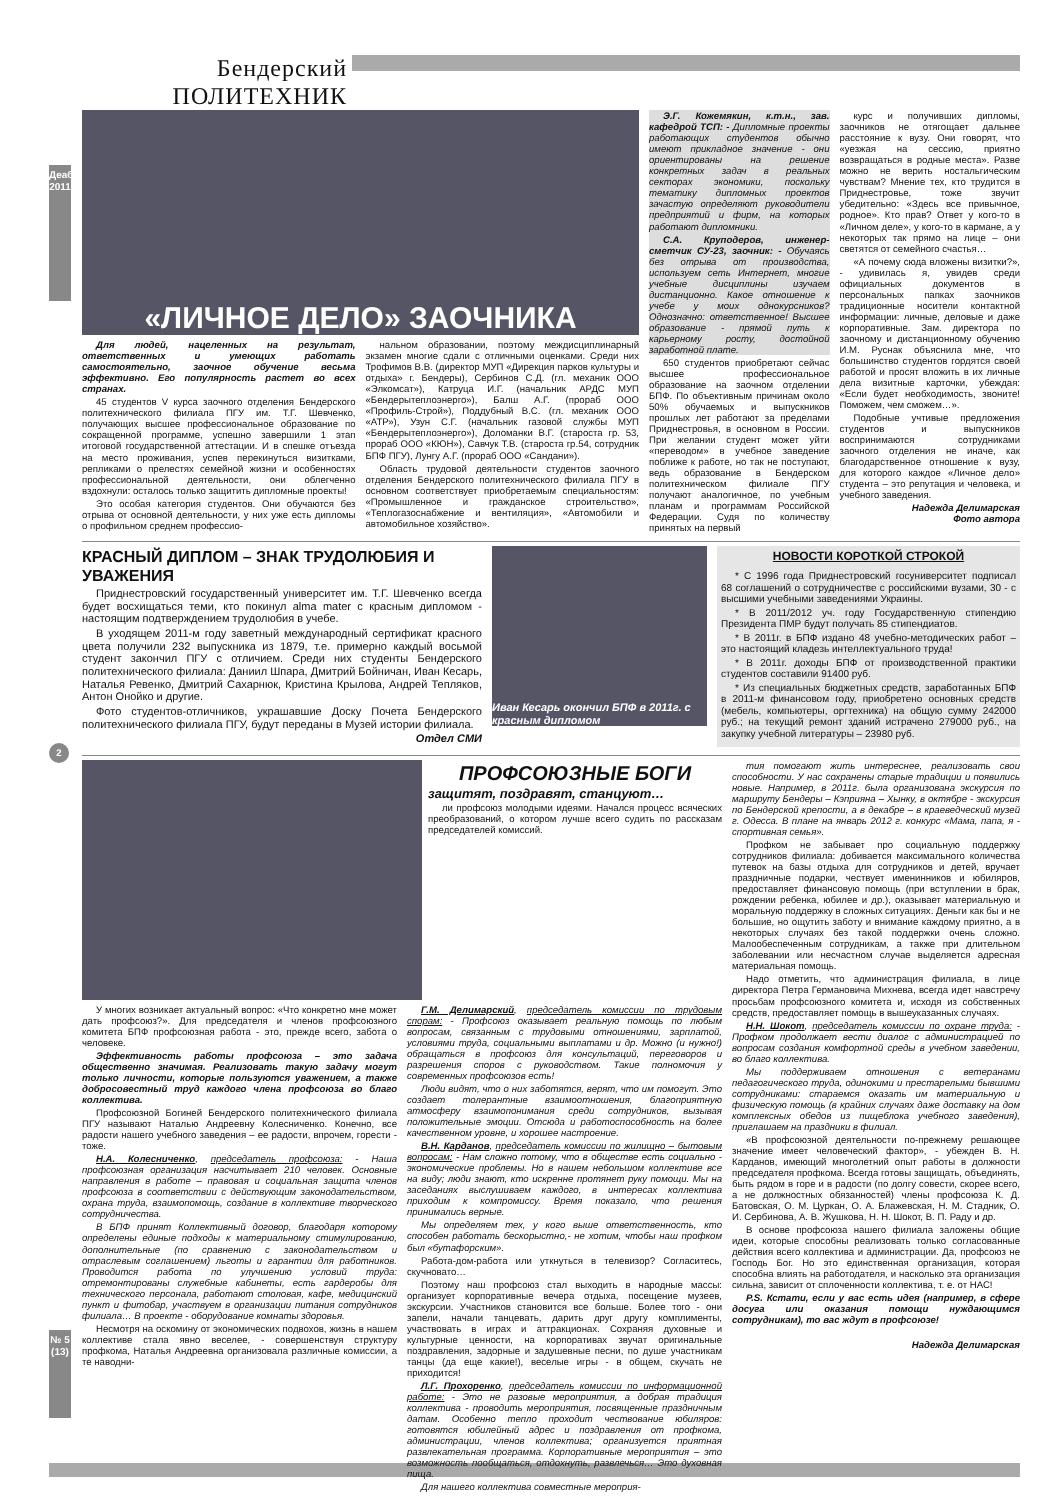Деабрь 2011
№ 5 (13)
Бендерский
ПОЛИТЕХНИК
«ЛИЧНОЕ ДЕЛО» ЗАОЧНИКА
Для людей, нацеленных на результат, ответственных и умеющих работать самостоятельно, заочное обучение весьма эффективно. Его популярность растет во всех странах.
45 студентов V курса заочного отделения Бендерского политехнического филиала ПГУ им. Т.Г. Шевченко, получающих высшее профессиональное образование по сокращенной программе, успешно завершили 1 этап итоговой государственной аттестации. И в спешке отъезда на место проживания, успев перекинуться визитками, репликами о прелестях семейной жизни и особенностях профессиональной деятельности, они облегченно вздохнули: осталось только защитить дипломные проекты!
Это особая категория студентов. Они обучаются без отрыва от основной деятельности, у них уже есть дипломы о профильном среднем профессио-
нальном образовании, поэтому междисциплинарный экзамен многие сдали с отличными оценками. Среди них Трофимов В.В. (директор МУП «Дирекция парков культуры и отдыха» г. Бендеры), Сербинов С.Д. (гл. механик ООО «Элкомсат»), Катруца И.Г. (начальник АРДС МУП «Бендерытеплоэнерго»), Балш А.Г. (прораб ООО «Профиль-Строй»), Поддубный В.С. (гл. механик ООО «АТР»), Узун С.Г. (начальник газовой службы МУП «Бендерытеплоэнерго»), Доломанки В.Г. (староста гр. 53, прораб ООО «КЮН»), Савчук Т.В. (староста гр.54, сотрудник БПФ ПГУ), Лунгу А.Г. (прораб ООО «Сандани»).
Область трудовой деятельности студентов заочного отделения Бендерского политехнического филиала ПГУ в основном соответствует приобретаемым специальностям: «Промышленное и гражданское строительство», «Теплогазоснабжение и вентиляция», «Автомобили и автомобильное хозяйство».
Э.Г. Кожемякин, к.т.н., зав. кафедрой ТСП: - Дипломные проекты работающих студентов обычно имеют прикладное значение - они ориентированы на решение конкретных задач в реальных секторах экономики, поскольку тематику дипломных проектов зачастую определяют руководители предприятий и фирм, на которых работают дипломники.
С.А. Круподеров, инженер-сметчик СУ-23, заочник: - Обучаясь без отрыва от производства, используем сеть Интернет, многие учебные дисциплины изучаем дистанционно. Какое отношение к учебе у моих однокурсников? Однозначно: ответственное! Высшее образование - прямой путь к карьерному росту, достойной заработной плате.
650 студентов приобретают сейчас высшее профессиональное образование на заочном отделении БПФ. По объективным причинам около 50% обучаемых и выпускников прошлых лет работают за пределами Приднестровья, в основном в России. При желании студент может уйти «переводом» в учебное заведение поближе к работе, но так не поступают, ведь образование в Бендерском политехническом филиале ПГУ получают аналогичное, по учебным планам и программам Российской Федерации. Судя по количеству принятых на первый
курс и получивших дипломы, заочников не отягощает дальнее расстояние к вузу. Они говорят, что «уезжая на сессию, приятно возвращаться в родные места». Разве можно не верить ностальгическим чувствам? Мнение тех, кто трудится в Приднестровье, тоже звучит убедительно: «Здесь все привычное, родное». Кто прав? Ответ у кого-то в «Личном деле», у кого-то в кармане, а у некоторых так прямо на лице – они светятся от семейного счастья…
«А почему сюда вложены визитки?», - удивилась я, увидев среди официальных документов в персональных папках заочников традиционные носители контактной информации: личные, деловые и даже корпоративные. Зам. директора по заочному и дистанционному обучению И.М. Руснак объяснила мне, что большинство студентов гордятся своей работой и просят вложить в их личные дела визитные карточки, убеждая: «Если будет необходимость, звоните! Поможем, чем сможем…».
Подобные учтивые предложения студентов и выпускников воспринимаются сотрудниками заочного отделения не иначе, как благодарственное отношение к вузу, для которого каждое «Личное дело» студента – это репутация и человека, и учебного заведения.
Надежда Делимарская
Фото автора
КРАСНЫЙ ДИПЛОМ – ЗНАК ТРУДОЛЮБИЯ И УВАЖЕНИЯ
Приднестровский государственный университет им. Т.Г. Шевченко всегда будет восхищаться теми, кто покинул alma mater с красным дипломом - настоящим подтверждением трудолюбия в учебе.
В уходящем 2011-м году заветный международный сертификат красного цвета получили 232 выпускника из 1879, т.е. примерно каждый восьмой студент закончил ПГУ с отличием. Среди них студенты Бендерского политехнического филиала: Даниил Шпара, Дмитрий Бойничан, Иван Кесарь, Наталья Ревенко, Дмитрий Сахарнюк, Кристина Крылова, Андрей Тепляков, Антон Онойко и другие.
Фото студентов-отличников, украшавшие Доску Почета Бендерского политехнического филиала ПГУ, будут переданы в Музей истории филиала.
Отдел СМИ
Иван Кесарь окончил БПФ в 2011г. с красным дипломом
НОВОСТИ КОРОТКОЙ СТРОКОЙ
* С 1996 года Приднестровский госуниверситет подписал 68 соглашений о сотрудничестве с российскими вузами, 30 - с высшими учебными заведениями Украины.
* В 2011/2012 уч. году Государственную стипендию Президента ПМР будут получать 85 стипендиатов.
* В 2011г. в БПФ издано 48 учебно-методических работ – это настоящий кладезь интеллектуального труда!
* В 2011г. доходы БПФ от производственной практики студентов составили 91400 руб.
* Из специальных бюджетных средств, заработанных БПФ в 2011-м финансовом году, приобретено основных средств (мебель, компьютеры, оргтехника) на общую сумму 242000 руб.; на текущий ремонт зданий истрачено 279000 руб., на закупку учебной литературы – 23980 руб.
2
ПРОФСОЮЗНЫЕ БОГИ
защитят, поздравят, станцуют…
ли профсоюз молодыми идеями. Начался процесс всяческих преобразований, о котором лучше всего судить по рассказам председателей комиссий.
У многих возникает актуальный вопрос: «Что конкретно мне может дать профсоюз?». Для председателя и членов профсоюзного комитета БПФ профсоюзная работа - это, прежде всего, забота о человеке.
Эффективность работы профсоюза – это задача общественно значимая. Реализовать такую задачу могут только личности, которые пользуются уважением, а также добросовестный труд каждого члена профсоюза во благо коллектива.
Профсоюзной Богиней Бендерского политехнического филиала ПГУ называют Наталью Андреевну Колесниченко. Конечно, все радости нашего учебного заведения – ее радости, впрочем, горести - тоже.
Н.А. Колесниченко, председатель профсоюза: - Наша профсоюзная организация насчитывает 210 человек. Основные направления в работе – правовая и социальная защита членов профсоюза в соответствии с действующим законодательством, охрана труда, взаимопомощь, создание в коллективе творческого сотрудничества.
В БПФ принят Коллективный договор, благодаря которому определены единые подходы к материальному стимулированию, дополнительные (по сравнению с законодательством и отраслевым соглашением) льготы и гарантии для работников. Проводится работа по улучшению условий труда: отремонтированы служебные кабинеты, есть гардеробы для технического персонала, работают столовая, кафе, медицинский пункт и фитобар, участвуем в организации питания сотрудников филиала… В проекте - оборудование комнаты здоровья.
Несмотря на оскомину от экономических подвохов, жизнь в нашем коллективе стала явно веселее, - совершенствуя структуру профкома, Наталья Андреевна организовала различные комиссии, а те наводни-
Г.М. Делимарский, председатель комиссии по трудовым спорам: - Профсоюз оказывает реальную помощь по любым вопросам, связанным с трудовыми отношениями, зарплатой, условиями труда, социальными выплатами и др. Можно (и нужно!) обращаться в профсоюз для консультаций, переговоров и разрешения споров с руководством. Такие полномочия у современных профсоюзов есть!
Люди видят, что о них заботятся, верят, что им помогут. Это создает толерантные взаимоотношения, благоприятную атмосферу взаимопонимания среди сотрудников, вызывая положительные эмоции. Отсюда и работоспособность на более качественном уровне, и хорошее настроение.
В.Н. Карданов, председатель комиссии по жилищно – бытовым вопросам: - Нам сложно потому, что в обществе есть социально - экономические проблемы. Но в нашем небольшом коллективе все на виду; люди знают, кто искренне протянет руку помощи. Мы на заседаниях выслушиваем каждого, в интересах коллектива приходим к компромиссу. Время показало, что решения принимались верные.
Мы определяем тех, у кого выше ответственность, кто способен работать бескорыстно,- не хотим, чтобы наш профком был «бутафорским».
Работа-дом-работа или уткнуться в телевизор? Согласитесь, скучновато…
Поэтому наш профсоюз стал выходить в народные массы: организует корпоративные вечера отдыха, посещение музеев, экскурсии. Участников становится все больше. Более того - они запели, начали танцевать, дарить друг другу комплименты, участвовать в играх и аттракционах. Сохраняя духовные и культурные ценности, на корпоративах звучат оригинальные поздравления, задорные и задушевные песни, по душе участникам танцы (да еще какие!), веселые игры - в общем, скучать не приходится!
Л.Г. Прохоренко, председатель комиссии по информационной работе: - Это не разовые мероприятия, а добрая традиция коллектива - проводить мероприятия, посвященные праздничным датам. Особенно тепло проходит чествование юбиляров: готовятся юбилейный адрес и поздравления от профкома, администрации, членов коллектива; организуется приятная развлекательная программа. Корпоративные мероприятия – это возможность пообщаться, отдохнуть, развлечься… Это духовная пища.
Для нашего коллектива совместные мероприя-
тия помогают жить интереснее, реализовать свои способности. У нас сохранены старые традиции и появились новые. Например, в 2011г. была организована экскурсия по маршруту Бендеры – Кэприяна – Хынку, в октябре - экскурсия по Бендерской крепости, а в декабре – в краеведческий музей г. Одесса. В плане на январь 2012 г. конкурс «Мама, папа, я - спортивная семья».
Профком не забывает про социальную поддержку сотрудников филиала: добивается максимального количества путевок на базы отдыха для сотрудников и детей, вручает праздничные подарки, чествует именинников и юбиляров, предоставляет финансовую помощь (при вступлении в брак, рождении ребенка, юбилее и др.), оказывает материальную и моральную поддержку в сложных ситуациях. Деньги как бы и не большие, но ощутить заботу и внимание каждому приятно, а в некоторых случаях без такой поддержки очень сложно. Малообеспеченным сотрудникам, а также при длительном заболевании или несчастном случае выделяется адресная материальная помощь.
Надо отметить, что администрация филиала, в лице директора Петра Германовича Михнева, всегда идет навстречу просьбам профсоюзного комитета и, исходя из собственных средств, предоставляет помощь в вышеуказанных случаях.
Н.Н. Шокот, председатель комиссии по охране труда: - Профком продолжает вести диалог с администрацией по вопросам создания комфортной среды в учебном заведении, во благо коллектива.
Мы поддерживаем отношения с ветеранами педагогического труда, одинокими и престарелыми бывшими сотрудниками: стараемся оказать им материальную и физическую помощь (в крайних случаях даже доставку на дом комплексных обедов из пищеблока учебного заведения), приглашаем на праздники в филиал.
«В профсоюзной деятельности по-прежнему решающее значение имеет человеческий фактор», - убежден В. Н. Карданов, имеющий многолетний опыт работы в должности председателя профкома. Всегда готовы защищать, объединять, быть рядом в горе и в радости (по долгу совести, скорее всего, а не должностных обязанностей) члены профсоюза К. Д. Батовская, О. М. Цуркан, О. А. Блажевская, Н. М. Стадник, О. И. Сербинова, А. В. Жушкова, Н. Н. Шокот, В. П. Раду и др.
В основе профсоюза нашего филиала заложены общие идеи, которые способны реализовать только согласованные действия всего коллектива и администрации. Да, профсоюз не Господь Бог. Но это единственная организация, которая способна влиять на работодателя, и насколько эта организация сильна, зависит от сплоченности коллектива, т. е. от НАС!
P.S. Кстати, если у вас есть идея (например, в сфере досуга или оказания помощи нуждающимся сотрудникам), то вас ждут в профсоюзе!
Надежда Делимарская